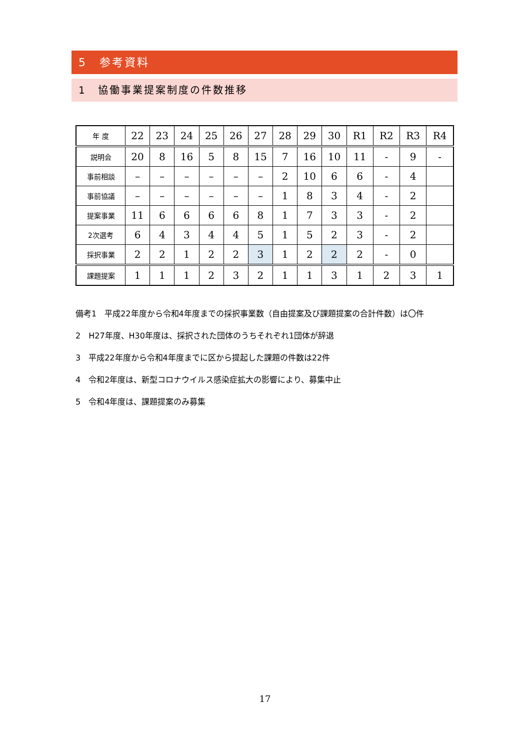5　参考資料
1　協働事業提案制度の件数推移
| 年 度 | 22 | 23 | 24 | 25 | 26 | 27 | 28 | 29 | 30 | R1 | R2 | R3 | R4 |
| --- | --- | --- | --- | --- | --- | --- | --- | --- | --- | --- | --- | --- | --- |
| 説明会 | 20 | 8 | 16 | 5 | 8 | 15 | 7 | 16 | 10 | 11 | - | 9 | - |
| 事前相談 | – | – | – | – | – | – | 2 | 10 | 6 | 6 | - | 4 | |
| 事前協議 | – | – | – | – | – | – | 1 | 8 | 3 | 4 | - | 2 | |
| 提案事業 | 11 | 6 | 6 | 6 | 6 | 8 | 1 | 7 | 3 | 3 | - | 2 | |
| 2次選考 | 6 | 4 | 3 | 4 | 4 | 5 | 1 | 5 | 2 | 3 | - | 2 | |
| 採択事業 | 2 | 2 | 1 | 2 | 2 | 3 | 1 | 2 | 2 | 2 | - | 0 | |
| 課題提案 | 1 | 1 | 1 | 2 | 3 | 2 | 1 | 1 | 3 | 1 | 2 | 3 | 1 |
備考1　平成22年度から令和4年度までの採択事業数（自由提案及び課題提案の合計件数）は〇件
2　H27年度、H30年度は、採択された団体のうちそれぞれ1団体が辞退
3　平成22年度から令和4年度までに区から提起した課題の件数は22件
4　令和2年度は、新型コロナウイルス感染症拡大の影響により、募集中止
5　令和4年度は、課題提案のみ募集
17